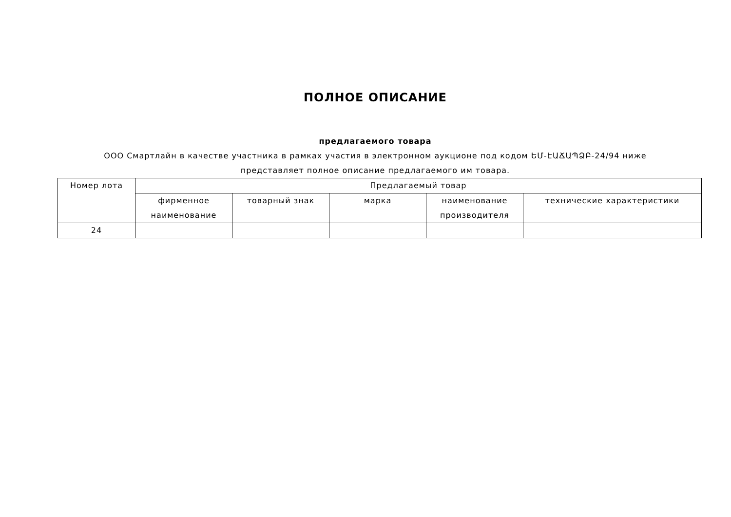ПОЛНОЕ ОПИСАНИЕ
предлагаемого товара
ООО Смартлайн в качестве участника в рамках участия в электронном аукционе под кодом ԵՄ-ԷԱՃԱՊՁԲ-24/94 ниже представляет полное описание предлагаемого им товара.
| Номер лота | Предлагаемый товар | | | | |
| | фирменное наименование | товарный знак | марка | наименование производителя | технические характеристики |
| 24 | | | | | |